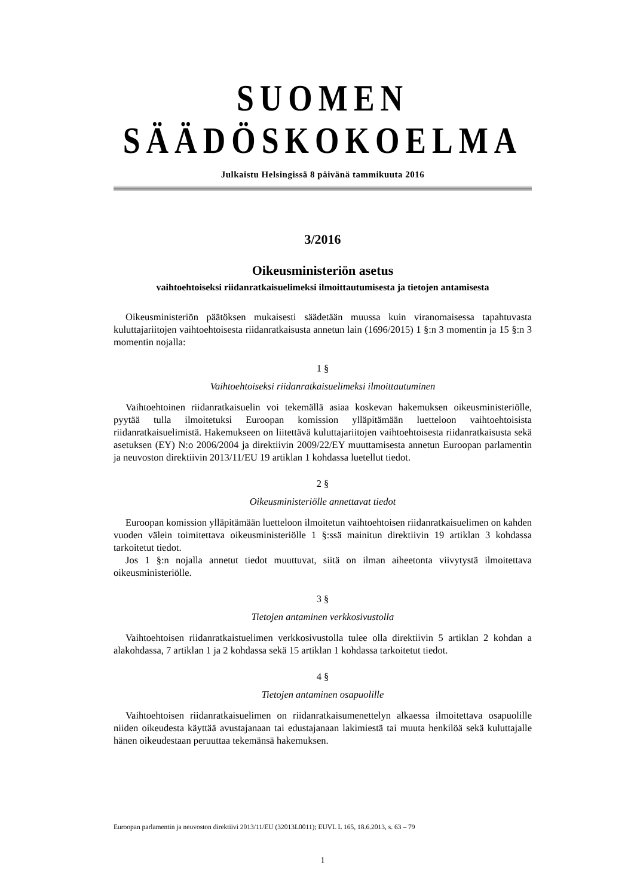SUOMEN SÄÄDÖSKOKOELMA
Julkaistu Helsingissä 8 päivänä tammikuuta 2016
3/2016
Oikeusministeriön asetus
vaihtoehtoiseksi riidanratkaisuelimeksi ilmoittautumisesta ja tietojen antamisesta
Oikeusministeriön päätöksen mukaisesti säädetään muussa kuin viranomaisessa tapahtuvasta kuluttajariitojen vaihtoehtoisesta riidanratkaisusta annetun lain (1696/2015) 1 §:n 3 momentin ja 15 §:n 3 momentin nojalla:
1 §
Vaihtoehtoiseksi riidanratkaisuelimeksi ilmoittautuminen
Vaihtoehtoinen riidanratkaisuelin voi tekemällä asiaa koskevan hakemuksen oikeusministeriölle, pyytää tulla ilmoitetuksi Euroopan komission ylläpitämään luetteloon vaihtoehtoisista riidanratkaisuelimistä. Hakemukseen on liitettävä kuluttajariitojen vaihtoehtoisesta riidanratkaisusta sekä asetuksen (EY) N:o 2006/2004 ja direktiivin 2009/22/EY muuttamisesta annetun Euroopan parlamentin ja neuvoston direktiivin 2013/11/EU 19 artiklan 1 kohdassa luetellut tiedot.
2 §
Oikeusministeriölle annettavat tiedot
Euroopan komission ylläpitämään luetteloon ilmoitetun vaihtoehtoisen riidanratkaisuelimen on kahden vuoden välein toimitettava oikeusministeriölle 1 §:ssä mainitun direktiivin 19 artiklan 3 kohdassa tarkoitetut tiedot.
Jos 1 §:n nojalla annetut tiedot muuttuvat, siitä on ilman aiheetonta viivytystä ilmoitettava oikeusministeriölle.
3 §
Tietojen antaminen verkkosivustolla
Vaihtoehtoisen riidanratkaistuelimen verkkosivustolla tulee olla direktiivin 5 artiklan 2 kohdan a alakohdassa, 7 artiklan 1 ja 2 kohdassa sekä 15 artiklan 1 kohdassa tarkoitetut tiedot.
4 §
Tietojen antaminen osapuolille
Vaihtoehtoisen riidanratkaisuelimen on riidanratkaisumenettelyn alkaessa ilmoitettava osapuolille niiden oikeudesta käyttää avustajanaan tai edustajanaan lakimiestä tai muuta henkilöä sekä kuluttajalle hänen oikeudestaan peruuttaa tekemänsä hakemuksen.
Euroopan parlamentin ja neuvoston direktiivi 2013/11/EU (32013L0011); EUVL L 165, 18.6.2013, s. 63 – 79
1